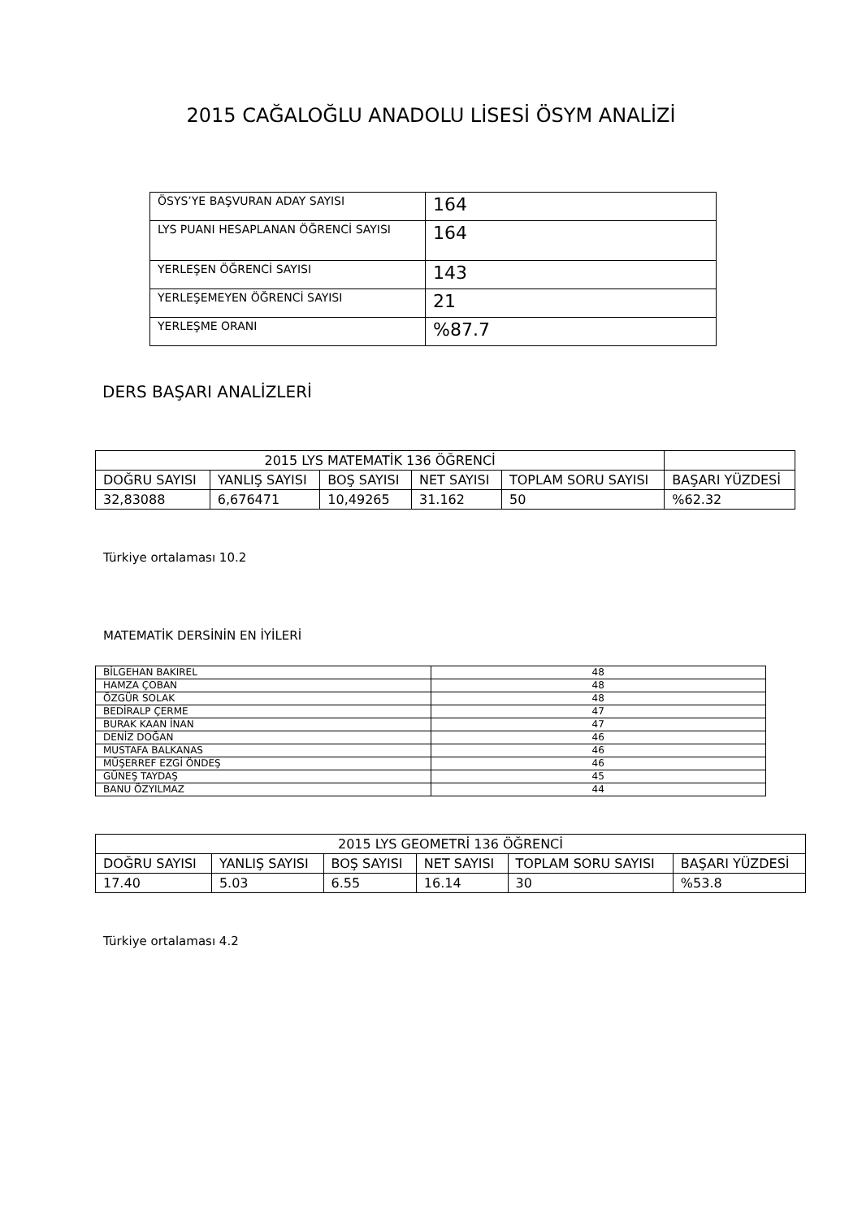2015 CAĞALOĞLU ANADOLU LİSESİ ÖSYM ANALİZİ
| ÖSYS’YE BAŞVURAN ADAY SAYISI | 164 |
| LYS PUANI HESAPLANAN ÖĞRENCİ SAYISI | 164 |
| YERLEŞEN ÖĞRENCİ SAYISI | 143 |
| YERLEŞEMEYEN ÖĞRENCİ SAYISI | 21 |
| YERLEŞME ORANI | %87.7 |
DERS BAŞARI ANALİZLERİ
| 2015 LYS MATEMATİK 136 ÖĞRENCİ | | | | | |
| DOĞRU SAYISI | YANLIŞ SAYISI | BOŞ SAYISI | NET SAYISI | TOPLAM SORU SAYISI | BAŞARI YÜZDESİ |
| 32,83088 | 6,676471 | 10,49265 | 31.162 | 50 | %62.32 |
Türkiye ortalaması 10.2
MATEMATİK DERSİNİN EN İYİLERİ
| BİLGEHAN BAKIREL | 48 |
| HAMZA ÇOBAN | 48 |
| ÖZGÜR SOLAK | 48 |
| BEDİRALP ÇERME | 47 |
| BURAK KAAN İNAN | 47 |
| DENİZ DOĞAN | 46 |
| MUSTAFA BALKANAS | 46 |
| MÜŞERREF EZGİ ÖNDEŞ | 46 |
| GÜNEŞ TAYDAŞ | 45 |
| BANU ÖZYILMAZ | 44 |
| 2015 LYS GEOMETRİ 136 ÖĞRENCİ | | | | | |
| DOĞRU SAYISI | YANLIŞ SAYISI | BOŞ SAYISI | NET SAYISI | TOPLAM SORU SAYISI | BAŞARI YÜZDESİ |
| 17.40 | 5.03 | 6.55 | 16.14 | 30 | %53.8 |
Türkiye ortalaması 4.2